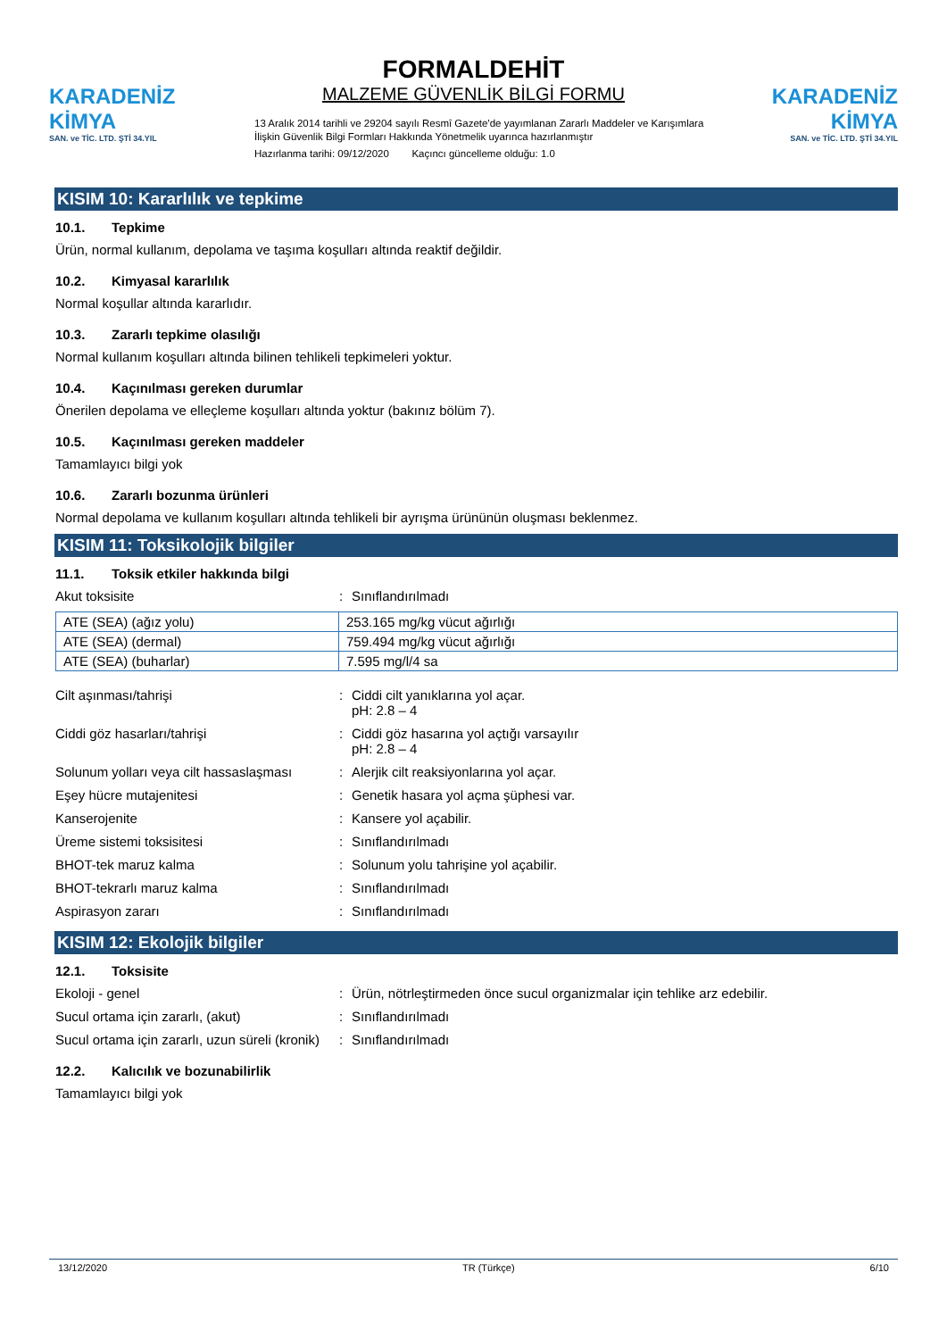KARADENİZ KİMYA
SAN. ve TİC. LTD. ŞTİ 34.YIL
FORMALDEHİT
MALZEME GÜVENLİK BİLGİ FORMU
13 Aralık 2014 tarihli ve 29204 sayılı Resmî Gazete'de yayımlanan Zararlı Maddeler ve Karışımlara İlişkin Güvenlik Bilgi Formları Hakkında Yönetmelik uyarınca hazırlanmıştır
Hazırlanma tarihi: 09/12/2020 Kaçıncı güncelleme olduğu: 1.0
KARADENİZ KİMYA
SAN. ve TİC. LTD. ŞTİ 34.YIL
KISIM 10: Kararlılık ve tepkime
10.1. Tepkime
Ürün, normal kullanım, depolama ve taşıma koşulları altında reaktif değildir.
10.2. Kimyasal kararlılık
Normal koşullar altında kararlıdır.
10.3. Zararlı tepkime olasılığı
Normal kullanım koşulları altında bilinen tehlikeli tepkimeleri yoktur.
10.4. Kaçınılması gereken durumlar
Önerilen depolama ve elleçleme koşulları altında yoktur (bakınız bölüm 7).
10.5. Kaçınılması gereken maddeler
Tamamlayıcı bilgi yok
10.6. Zararlı bozunma ürünleri
Normal depolama ve kullanım koşulları altında tehlikeli bir ayrışma ürününün oluşması beklenmez.
KISIM 11: Toksikolojik bilgiler
11.1. Toksik etkiler hakkında bilgi
Akut toksisite : Sınıflandırılmadı
| ATE (SEA) (ağız yolu) | 253.165 mg/kg vücut ağırlığı |
| ATE (SEA) (dermal) | 759.494 mg/kg vücut ağırlığı |
| ATE (SEA) (buharlar) | 7.595 mg/l/4 sa |
Cilt aşınması/tahrişi : Ciddi cilt yanıklarına yol açar.
pH: 2.8 – 4
Ciddi göz hasarları/tahrişi : Ciddi göz hasarına yol açtığı varsayılır
pH: 2.8 – 4
Solunum yolları veya cilt hassaslaşması
: Alerjik cilt reaksiyonlarına yol açar.
Eşey hücre mutajenitesi : Genetik hasara yol açma şüphesi var.
Kanserojenite : Kansere yol açabilir.
Üreme sistemi toksisitesi : Sınıflandırılmadı
BHOT-tek maruz kalma : Solunum yolu tahrişine yol açabilir.
BHOT-tekrarlı maruz kalma : Sınıflandırılmadı
Aspirasyon zararı : Sınıflandırılmadı
KISIM 12: Ekolojik bilgiler
12.1. Toksisite
Ekoloji - genel : Ürün, nötrleştirmeden önce sucul organizmalar için tehlike arz edebilir.
Sucul ortama için zararlı, (akut) : Sınıflandırılmadı
Sucul ortama için zararlı, uzun süreli (kronik)
: Sınıflandırılmadı
12.2. Kalıcılık ve bozunabilirlik
Tamamlayıcı bilgi yok
13/12/2020 TR (Türkçe) 6/10